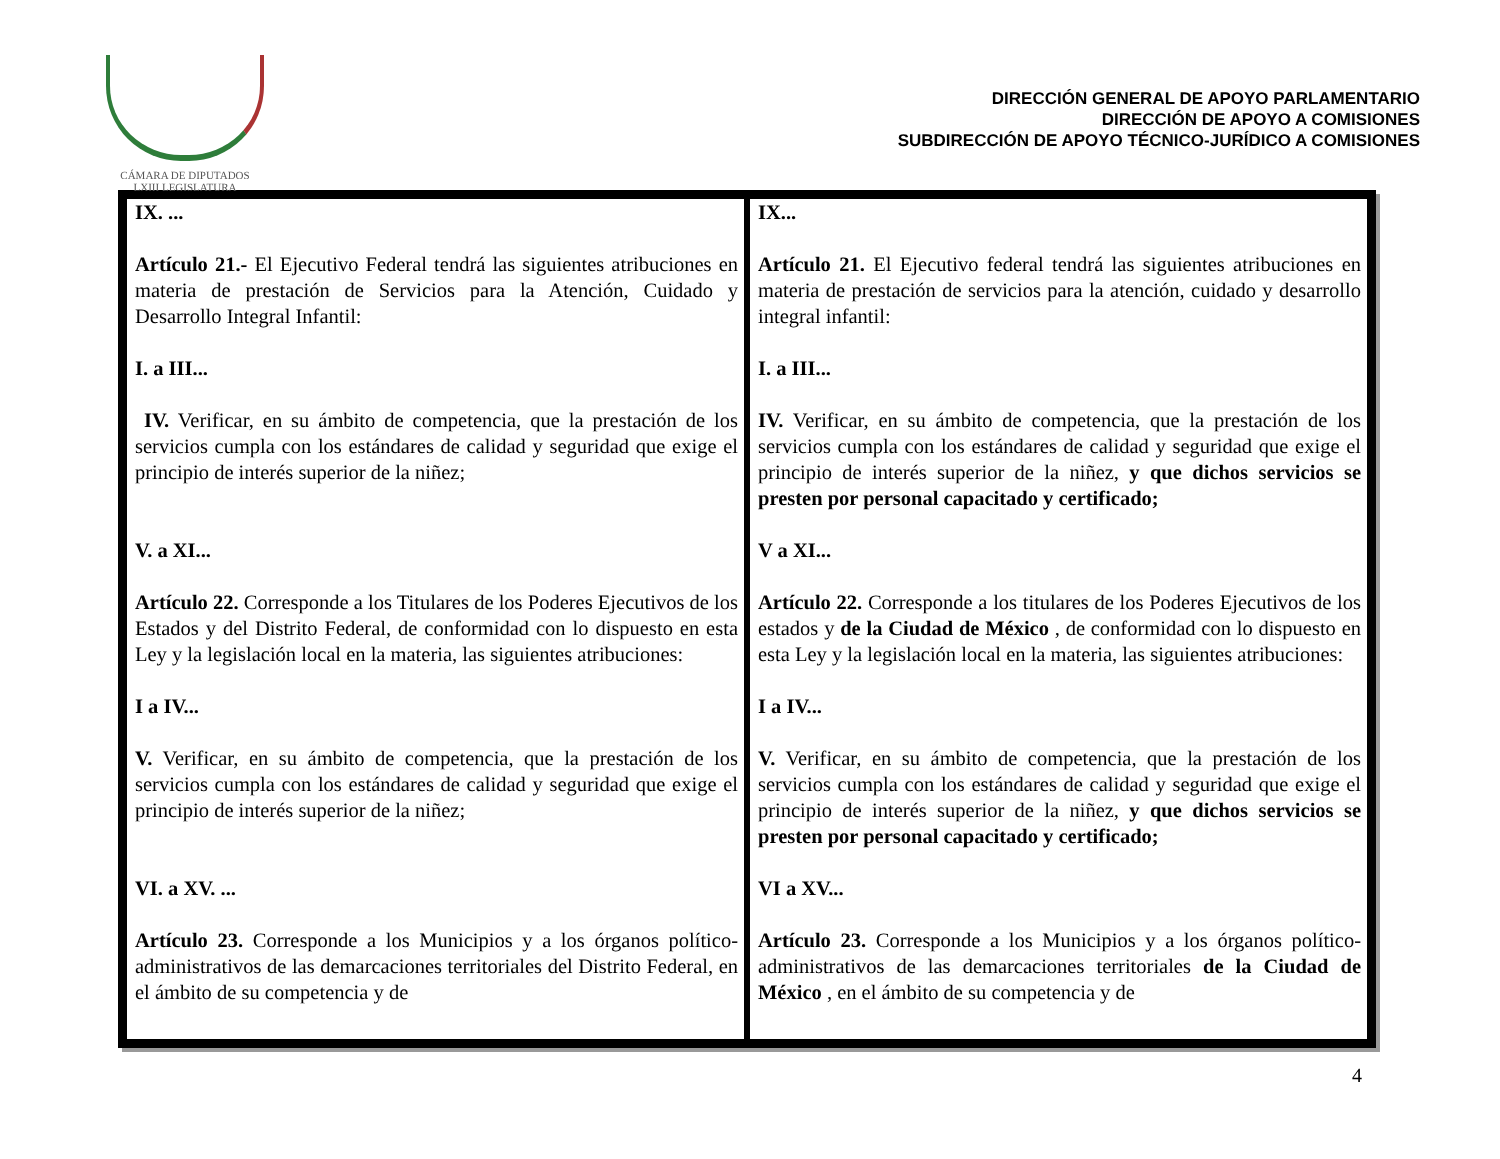CÁMARA DE DIPUTADOS
LXIII LEGISLATURA
DIRECCIÓN GENERAL DE APOYO PARLAMENTARIO
DIRECCIÓN DE APOYO A COMISIONES
SUBDIRECCIÓN DE APOYO TÉCNICO-JURÍDICO A COMISIONES
| IX. ... Artículo 21.- El Ejecutivo Federal tendrá las siguientes atribuciones en materia de prestación de Servicios para la Atención, Cuidado y Desarrollo Integral Infantil: I. a III... IV. Verificar, en su ámbito de competencia, que la prestación de los servicios cumpla con los estándares de calidad y seguridad que exige el principio de interés superior de la niñez; V. a XI... Artículo 22. Corresponde a los Titulares de los Poderes Ejecutivos de los Estados y del Distrito Federal, de conformidad con lo dispuesto en esta Ley y la legislación local en la materia, las siguientes atribuciones: I a IV... V. Verificar, en su ámbito de competencia, que la prestación de los servicios cumpla con los estándares de calidad y seguridad que exige el principio de interés superior de la niñez; VI. a XV. ... Artículo 23. Corresponde a los Municipios y a los órganos político-administrativos de las demarcaciones territoriales del Distrito Federal, en el ámbito de su competencia y de | IX... Artículo 21. El Ejecutivo federal tendrá las siguientes atribuciones en materia de prestación de servicios para la atención, cuidado y desarrollo integral infantil: I. a III... IV. Verificar, en su ámbito de competencia, que la prestación de los servicios cumpla con los estándares de calidad y seguridad que exige el principio de interés superior de la niñez, y que dichos servicios se presten por personal capacitado y certificado; V a XI... Artículo 22. Corresponde a los titulares de los Poderes Ejecutivos de los estados y de la Ciudad de México , de conformidad con lo dispuesto en esta Ley y la legislación local en la materia, las siguientes atribuciones: I a IV... V. Verificar, en su ámbito de competencia, que la prestación de los servicios cumpla con los estándares de calidad y seguridad que exige el principio de interés superior de la niñez, y que dichos servicios se presten por personal capacitado y certificado; VI a XV... Artículo 23. Corresponde a los Municipios y a los órganos político-administrativos de las demarcaciones territoriales de la Ciudad de México , en el ámbito de su competencia y de |
4